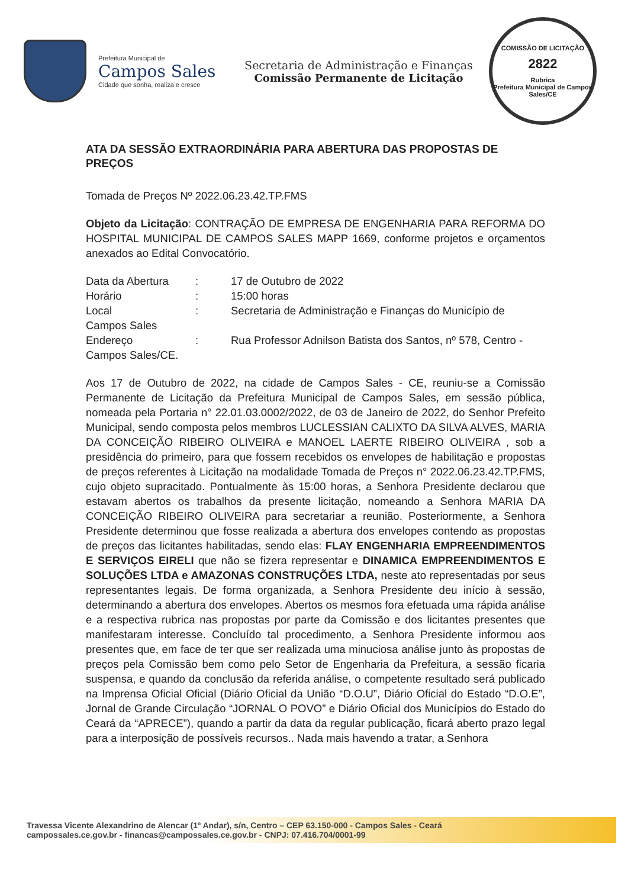Prefeitura Municipal de
Campos Sales
Cidade que sonha, realiza e cresce
Secretaria de Administração e Finanças
Comissão Permanente de Licitação
COMISSÃO DE LICITAÇÃO
2822
Rubrica
Prefeitura Municipal de Campos Sales/CE
ATA DA SESSÃO EXTRAORDINÁRIA PARA ABERTURA DAS PROPOSTAS DE PREÇOS
Tomada de Preços Nº 2022.06.23.42.TP.FMS
Objeto da Licitação: CONTRAÇÃO DE EMPRESA DE ENGENHARIA PARA REFORMA DO HOSPITAL MUNICIPAL DE CAMPOS SALES MAPP 1669, conforme projetos e orçamentos anexados ao Edital Convocatório.
Data da Abertura : 17 de Outubro de 2022
Horário : 15:00 horas
Local : Secretaria de Administração e Finanças do Município de
Campos Sales
Endereço : Rua Professor Adnilson Batista dos Santos, nº 578, Centro -
Campos Sales/CE.
Aos 17 de Outubro de 2022, na cidade de Campos Sales - CE, reuniu-se a Comissão Permanente de Licitação da Prefeitura Municipal de Campos Sales, em sessão pública, nomeada pela Portaria n° 22.01.03.0002/2022, de 03 de Janeiro de 2022, do Senhor Prefeito Municipal, sendo composta pelos membros LUCLESSIAN CALIXTO DA SILVA ALVES, MARIA DA CONCEIÇÃO RIBEIRO OLIVEIRA e MANOEL LAERTE RIBEIRO OLIVEIRA , sob a presidência do primeiro, para que fossem recebidos os envelopes de habilitação e propostas de preços referentes à Licitação na modalidade Tomada de Preços n° 2022.06.23.42.TP.FMS, cujo objeto supracitado. Pontualmente às 15:00 horas, a Senhora Presidente declarou que estavam abertos os trabalhos da presente licitação, nomeando a Senhora MARIA DA CONCEIÇÃO RIBEIRO OLIVEIRA para secretariar a reunião. Posteriormente, a Senhora Presidente determinou que fosse realizada a abertura dos envelopes contendo as propostas de preços das licitantes habilitadas, sendo elas: FLAY ENGENHARIA EMPREENDIMENTOS E SERVIÇOS EIRELI que não se fizera representar e DINAMICA EMPREENDIMENTOS E SOLUÇÕES LTDA e AMAZONAS CONSTRUÇÕES LTDA, neste ato representadas por seus representantes legais. De forma organizada, a Senhora Presidente deu início à sessão, determinando a abertura dos envelopes. Abertos os mesmos fora efetuada uma rápida análise e a respectiva rubrica nas propostas por parte da Comissão e dos licitantes presentes que manifestaram interesse. Concluído tal procedimento, a Senhora Presidente informou aos presentes que, em face de ter que ser realizada uma minuciosa análise junto às propostas de preços pela Comissão bem como pelo Setor de Engenharia da Prefeitura, a sessão ficaria suspensa, e quando da conclusão da referida análise, o competente resultado será publicado na Imprensa Oficial Oficial (Diário Oficial da União “D.O.U”, Diário Oficial do Estado “D.O.E”, Jornal de Grande Circulação “JORNAL O POVO” e Diário Oficial dos Municípios do Estado do Ceará da “APRECE”), quando a partir da data da regular publicação, ficará aberto prazo legal para a interposição de possíveis recursos.. Nada mais havendo a tratar, a Senhora
Travessa Vicente Alexandrino de Alencar (1º Andar), s/n, Centro – CEP 63.150-000 - Campos Sales - Ceará
campossales.ce.gov.br - financas@campossales.ce.gov.br - CNPJ: 07.416.704/0001-99